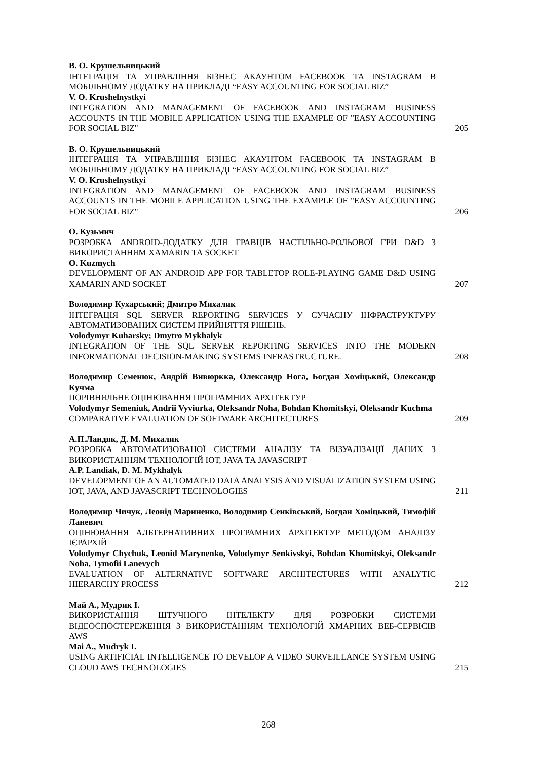В. О. Крушельницький
ІНТЕГРАЦІЯ ТА УПРАВЛІННЯ БІЗНЕС АКАУНТОМ FACEBOOK ТА INSTAGRAM В МОБІЛЬНОМУ ДОДАТКУ НА ПРИКЛАДІ “EASY ACCOUNTING FOR SOCIAL BIZ”
V. O. Krushelnystkyi
INTEGRATION AND MANAGEMENT OF FACEBOOK AND INSTAGRAM BUSINESS ACCOUNTS IN THE MOBILE APPLICATION USING THE EXAMPLE OF "EASY ACCOUNTING FOR SOCIAL BIZ"
205
В. О. Крушельницький
ІНТЕГРАЦІЯ ТА УПРАВЛІННЯ БІЗНЕС АКАУНТОМ FACEBOOK ТА INSTAGRAM В МОБІЛЬНОМУ ДОДАТКУ НА ПРИКЛАДІ “EASY ACCOUNTING FOR SOCIAL BIZ”
V. O. Krushelnystkyi
INTEGRATION AND MANAGEMENT OF FACEBOOK AND INSTAGRAM BUSINESS ACCOUNTS IN THE MOBILE APPLICATION USING THE EXAMPLE OF "EASY ACCOUNTING FOR SOCIAL BIZ"
206
О. Кузьмич
РОЗРОБКА ANDROID-ДОДАТКУ ДЛЯ ГРАВЦІВ НАСТІЛЬНО-РОЛЬОВОЇ ГРИ D&D З ВИКОРИСТАННЯМ XAMARIN ТА SOCKET
O. Kuzmych
DEVELOPMENT OF AN ANDROID APP FOR TABLETOP ROLE-PLAYING GAME D&D USING XAMARIN AND SOCKET
207
Володимир Кухарський; Дмитро Михалик
ІНТЕГРАЦІЯ SQL SERVER REPORTING SERVICES У СУЧАСНУ ІНФРАСТРУКТУРУ АВТОМАТИЗОВАНИХ СИСТЕМ ПРИЙНЯТТЯ РІШЕНЬ.
Volodymyr Kuharsky; Dmytro Mykhalyk
INTEGRATION OF THE SQL SERVER REPORTING SERVICES INTO THE MODERN INFORMATIONAL DECISION-MAKING SYSTEMS INFRASTRUCTURE.
208
Володимир Семенюк, Андрій Вивюркка, Олександр Нога, Богдан Хоміцький, Олександр Кучма
ПОРІВНЯЛЬНЕ ОЦІНЮВАННЯ ПРОГРАМНИХ АРХІТЕКТУР
Volodymyr Semeniuk, Andrii Vyviurka, Oleksandr Noha, Bohdan Khomitskyi, Oleksandr Kuchma
COMPARATIVE EVALUATION OF SOFTWARE ARCHITECTURES
209
А.П.Ландяк, Д. М. Михалик
РОЗРОБКА АВТОМАТИЗОВАНОЇ СИСТЕМИ АНАЛІЗУ ТА ВІЗУАЛІЗАЦІЇ ДАНИХ З ВИКОРИСТАННЯМ ТЕХНОЛОГІЙ IOT, JAVA ТА JAVASCRIPT
A.P. Landiak, D. M. Mykhalyk
DEVELOPMENT OF AN AUTOMATED DATA ANALYSIS AND VISUALIZATION SYSTEM USING IOT, JAVA, AND JAVASCRIPT TECHNOLOGIES
211
Володимир Чичук, Леонід Мариненко, Володимир Сенківський, Богдан Хоміцький, Тимофій Ланевич
ОЦІНЮВАННЯ АЛЬТЕРНАТИВНИХ ПРОГРАМНИХ АРХІТЕКТУР МЕТОДОМ АНАЛІЗУ ІЄРАРХІЙ
Volodymyr Chychuk, Leonid Marynenko, Volodymyr Senkivskyi, Bohdan Khomitskyi, Oleksandr Noha, Tymofii Lanevych
EVALUATION OF ALTERNATIVE SOFTWARE ARCHITECTURES WITH ANALYTIC HIERARCHY PROCESS
212
Май А., Мудрик І.
ВИКОРИСТАННЯ ШТУЧНОГО ІНТЕЛЕКТУ ДЛЯ РОЗРОБКИ СИСТЕМИ ВІДЕОСПОСТЕРЕЖЕННЯ З ВИКОРИСТАННЯМ ТЕХНОЛОГІЙ ХМАРНИХ ВЕБ-СЕРВІСІВ AWS
Mai A., Mudryk I.
USING ARTIFICIAL INTELLIGENCE TO DEVELOP A VIDEO SURVEILLANCE SYSTEM USING CLOUD AWS TECHNOLOGIES
215
268